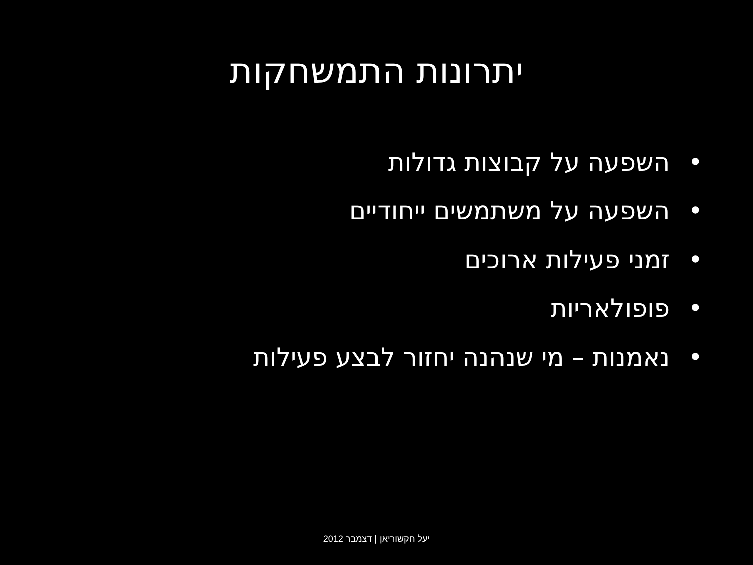יתרונות התמשחקות
• השפעה על קבוצות גדולות
• השפעה על משתמשים ייחודיים
• זמני פעילות ארוכים
• פופולאריות
• נאמנות – מי שנהנה יחזור לבצע פעילות
יעל חקשוריאן | דצמבר 2012